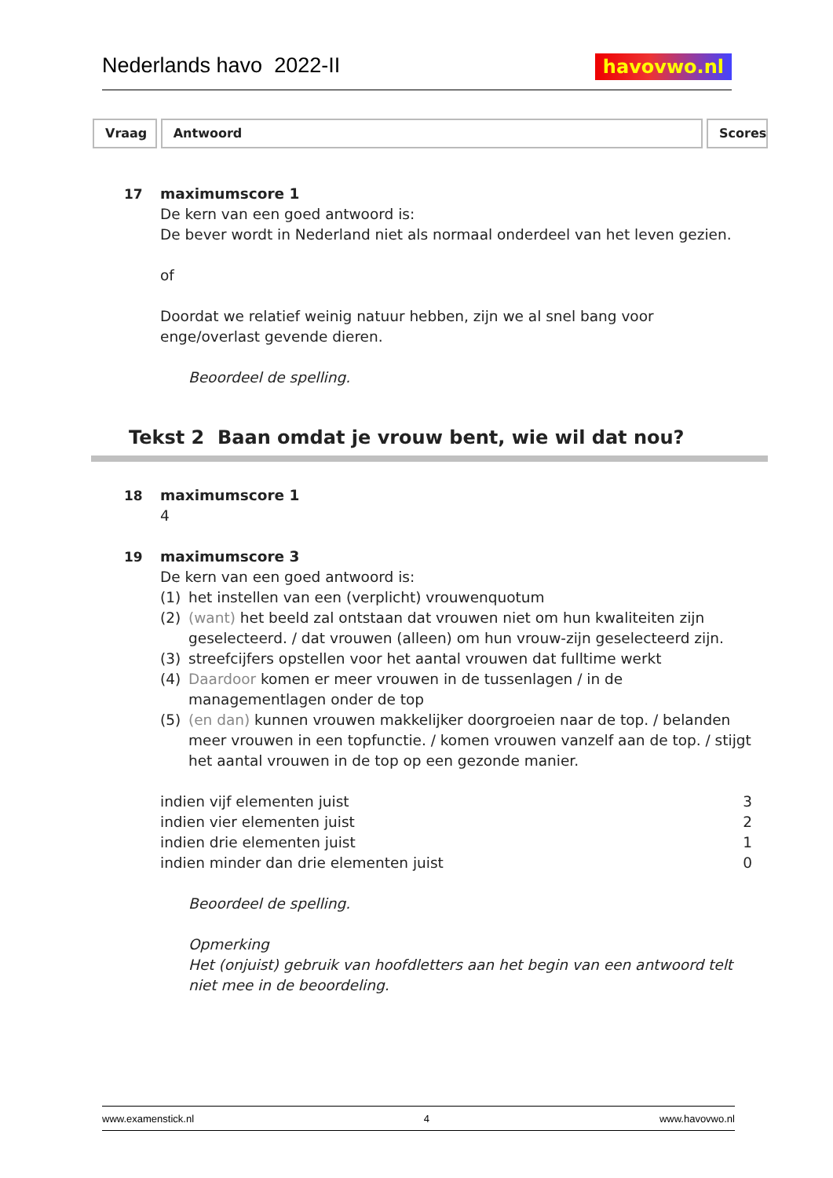Nederlands havo 2022-II havovwo.nl
Vraag Antwoord Scores
17 maximumscore 1
De kern van een goed antwoord is:
De bever wordt in Nederland niet als normaal onderdeel van het leven gezien.
of
Doordat we relatief weinig natuur hebben, zijn we al snel bang voor enge/overlast gevende dieren.
Beoordeel de spelling.
Tekst 2 Baan omdat je vrouw bent, wie wil dat nou?
18 maximumscore 1
4
19 maximumscore 3
De kern van een goed antwoord is:
(1) het instellen van een (verplicht) vrouwenquotum
(2) (want) het beeld zal ontstaan dat vrouwen niet om hun kwaliteiten zijn geselecteerd. / dat vrouwen (alleen) om hun vrouw-zijn geselecteerd zijn.
(3) streefcijfers opstellen voor het aantal vrouwen dat fulltime werkt
(4) Daardoor komen er meer vrouwen in de tussenlagen / in de managementlagen onder de top
(5) (en dan) kunnen vrouwen makkelijker doorgroeien naar de top. / belanden meer vrouwen in een topfunctie. / komen vrouwen vanzelf aan de top. / stijgt het aantal vrouwen in de top op een gezonde manier.
indien vijf elementen juist 3
indien vier elementen juist 2
indien drie elementen juist 1
indien minder dan drie elementen juist 0
Beoordeel de spelling.
Opmerking
Het (onjuist) gebruik van hoofdletters aan het begin van een antwoord telt niet mee in de beoordeling.
www.examenstick.nl 4 www.havovwo.nl